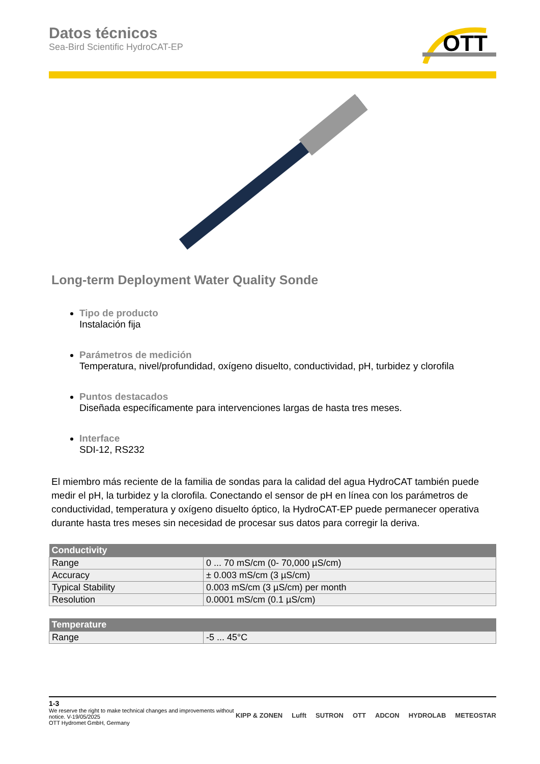Datos técnicos
Sea-Bird Scientific HydroCAT-EP
OTT
Long-term Deployment Water Quality Sonde
Tipo de producto
Instalación fija
Parámetros de medición
Temperatura, nivel/profundidad, oxígeno disuelto, conductividad, pH, turbidez y clorofila
Puntos destacados
Diseñada específicamente para intervenciones largas de hasta tres meses.
Interface
SDI-12, RS232
El miembro más reciente de la familia de sondas para la calidad del agua HydroCAT también puede medir el pH, la turbidez y la clorofila. Conectando el sensor de pH en línea con los parámetros de conductividad, temperatura y oxígeno disuelto óptico, la HydroCAT-EP puede permanecer operativa durante hasta tres meses sin necesidad de procesar sus datos para corregir la deriva.
| Conductivity | |
| --- | --- |
| Range | 0 ... 70 mS/cm (0- 70,000 µS/cm) |
| Accuracy | ± 0.003 mS/cm (3 µS/cm) |
| Typical Stability | 0.003 mS/cm (3 µS/cm) per month |
| Resolution | 0.0001 mS/cm (0.1 µS/cm) |
| Temperature | |
| --- | --- |
| Range | -5 ... 45°C |
1-3
We reserve the right to make technical changes and improvements without
notice. V-19/05/2025
OTT Hydromet GmbH, Germany
KIPP & ZONEN Lufft SUTRON OTT ADCON HYDROLAB METEOSTAR